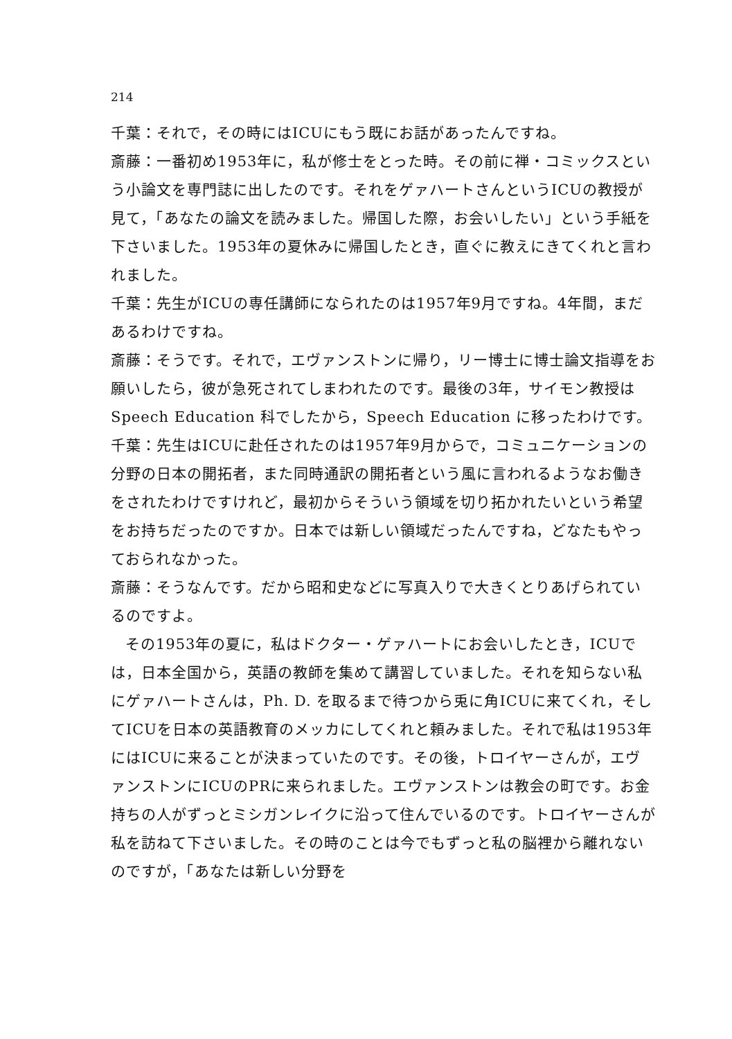214
千葉：それで，その時にはICUにもう既にお話があったんですね。
斎藤：一番初め1953年に，私が修士をとった時。その前に禅・コミックスという小論文を専門誌に出したのです。それをゲァハートさんというICUの教授が見て，「あなたの論文を読みました。帰国した際，お会いしたい」という手紙を下さいました。1953年の夏休みに帰国したとき，直ぐに教えにきてくれと言われました。
千葉：先生がICUの専任講師になられたのは1957年9月ですね。4年間，まだあるわけですね。
斎藤：そうです。それで，エヴァンストンに帰り，リー博士に博士論文指導をお願いしたら，彼が急死されてしまわれたのです。最後の3年，サイモン教授は Speech Education 科でしたから，Speech Education に移ったわけです。
千葉：先生はICUに赴任されたのは1957年9月からで，コミュニケーションの分野の日本の開拓者，また同時通訳の開拓者という風に言われるようなお働きをされたわけですけれど，最初からそういう領域を切り拓かれたいという希望をお持ちだったのですか。日本では新しい領域だったんですね，どなたもやっておられなかった。
斎藤：そうなんです。だから昭和史などに写真入りで大きくとりあげられているのですよ。
その1953年の夏に，私はドクター・ゲァハートにお会いしたとき，ICUでは，日本全国から，英語の教師を集めて講習していました。それを知らない私にゲァハートさんは，Ph. D. を取るまで待つから兎に角ICUに来てくれ，そしてICUを日本の英語教育のメッカにしてくれと頼みました。それで私は1953年にはICUに来ることが決まっていたのです。その後，トロイヤーさんが，エヴァンストンにICUのPRに来られました。エヴァンストンは教会の町です。お金持ちの人がずっとミシガンレイクに沿って住んでいるのです。トロイヤーさんが私を訪ねて下さいました。その時のことは今でもずっと私の脳裡から離れないのですが，「あなたは新しい分野を